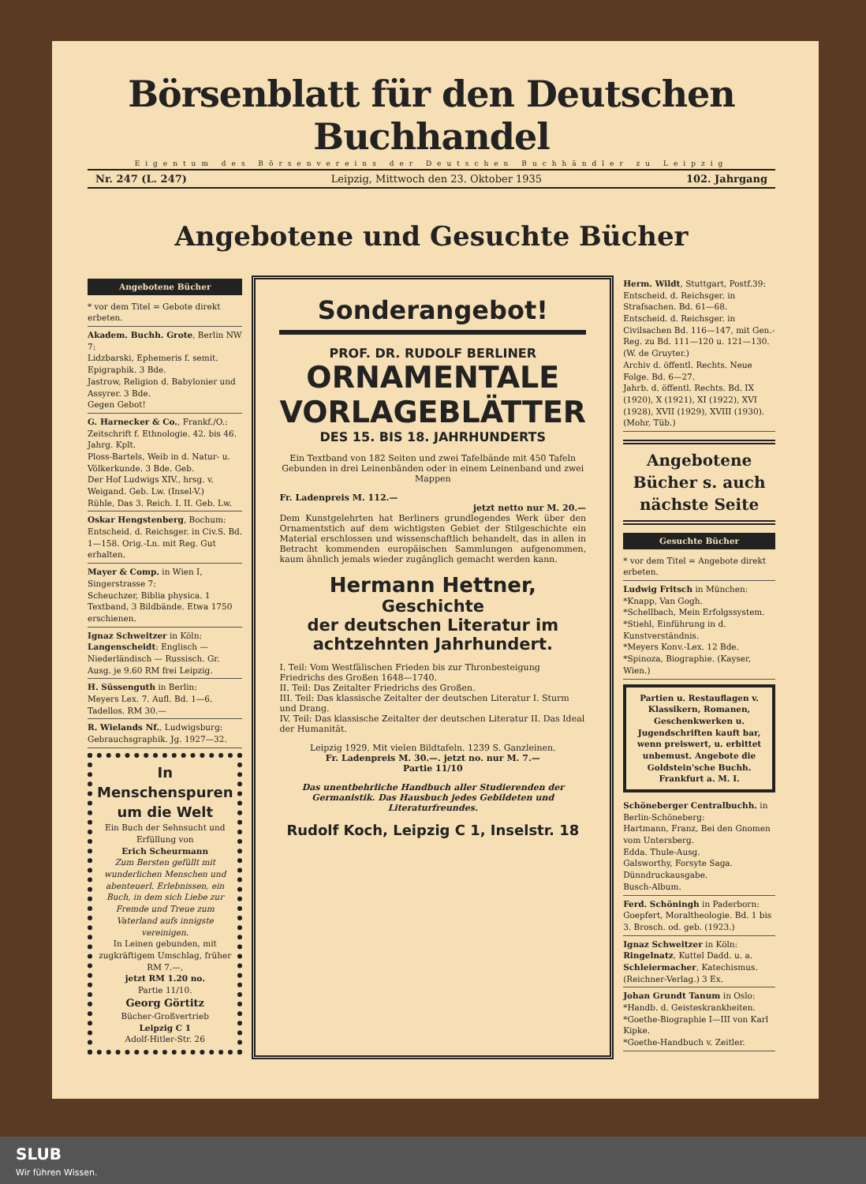Börsenblatt für den Deutschen Buchhandel
Eigentum des Börsenvereins der Deutschen Buchhändler zu Leipzig
Nr. 247 (L. 247) Leipzig, Mittwoch den 23. Oktober 1935 102. Jahrgang
Angebotene und Gesuchte Bücher
Angebotene Bücher
* vor dem Titel = Gebote direkt erbeten.
Akadem. Buchh. Grote, Berlin NW 7:
Lidzbarski, Ephemeris f. semit. Epigraphik. 3 Bde.
Jastrow, Religion d. Babylonier und Assyrer. 3 Bde.
Gegen Gebot!
G. Harnecker & Co., Frankf./O.:
Zeitschrift f. Ethnologie. 42. bis 46. Jahrg. Kplt.
Ploss-Bartels, Weib in d. Natur- u. Völkerkunde. 3 Bde. Geb.
Der Hof Ludwigs XIV., hrsg. v. Weigand. Geb. Lw. (Insel-V.)
Rühle, Das 3. Reich. I. II. Geb. Lw.
Oskar Hengstenberg, Bochum:
Entscheid. d. Reichsger. in Civ.S. Bd. 1—158. Orig.-Ln. mit Reg. Gut erhalten.
Mayer & Comp. in Wien I, Singerstrasse 7:
Scheuchzer, Biblia physica. 1 Textband, 3 Bildbände. Etwa 1750 erschienen.
Ignaz Schweitzer in Köln:
Langenscheidt: Englisch — Niederländisch — Russisch. Gr. Ausg. je 9.60 RM frei Leipzig.
H. Süssenguth in Berlin:
Meyers Lex. 7. Aufl. Bd. 1—6. Tadellos. RM 30.—
R. Wielands Nf., Ludwigsburg:
Gebrauchsgraphik. Jg. 1927—32.
In Menschenspuren um die Welt
Ein Buch der Sehnsucht und Erfüllung von
Erich Scheurmann
Zum Bersten gefüllt mit wunderlichen Menschen und abenteuerl. Erlebnissen, ein Buch, in dem sich Liebe zur Fremde und Treue zum Vaterland aufs innigste vereinigen.
In Leinen gebunden, mit zugkräftigem Umschlag, früher RM 7.—,
jetzt RM 1.20 no.
Partie 11/10.
Georg Görtitz
Bücher-Großvertrieb
Leipzig C 1
Adolf-Hitler-Str. 26
Sonderangebot!
PROF. DR. RUDOLF BERLINER
ORNAMENTALE
VORLAGEBLÄTTER
DES 15. BIS 18. JAHRHUNDERTS
Ein Textband von 182 Seiten und zwei Tafelbände mit 450 Tafeln
Gebunden in drei Leinenbänden oder in einem Leinenband und zwei Mappen
Fr. Ladenpreis M. 112.—
jetzt netto nur M. 20.—
Dem Kunstgelehrten hat Berliners grundlegendes Werk über den Ornamentstich auf dem wichtigsten Gebiet der Stilgeschichte ein Material erschlossen und wissenschaftlich behandelt, das in allen in Betracht kommenden europäischen Sammlungen aufgenommen, kaum ähnlich jemals wieder zugänglich gemacht werden kann.
Hermann Hettner,
Geschichte
der deutschen Literatur im achtzehnten Jahrhundert.
I. Teil: Vom Westfälischen Frieden bis zur Thronbesteigung Friedrichs des Großen 1648—1740.
II. Teil: Das Zeitalter Friedrichs des Großen.
III. Teil: Das klassische Zeitalter der deutschen Literatur I. Sturm und Drang.
IV. Teil: Das klassische Zeitalter der deutschen Literatur II. Das Ideal der Humanität.
Leipzig 1929. Mit vielen Bildtafeln. 1239 S. Ganzleinen.
Fr. Ladenpreis M. 30.—. jetzt no. nur M. 7.—
Partie 11/10
Das unentbehrliche Handbuch aller Studierenden der Germanistik. Das Hausbuch jedes Gebildeten und Literaturfreundes.
Rudolf Koch, Leipzig C 1, Inselstr. 18
Herm. Wildt, Stuttgart, Postf.39:
Entscheid. d. Reichsger. in Strafsachen. Bd. 61—68.
Entscheid. d. Reichsger. in Civilsachen Bd. 116—147, mit Gen.-Reg. zu Bd. 111—120 u. 121—130. (W. de Gruyter.)
Archiv d. öffentl. Rechts. Neue Folge. Bd. 6—27.
Jahrb. d. öffentl. Rechts. Bd. IX (1920), X (1921), XI (1922), XVI (1928), XVII (1929), XVIII (1930). (Mohr, Tüb.)
Angebotene Bücher s. auch nächste Seite
Gesuchte Bücher
* vor dem Titel = Angebote direkt erbeten.
Ludwig Fritsch in München:
*Knapp, Van Gogh.
*Schellbach, Mein Erfolgssystem.
*Stiehl, Einführung in d. Kunstverständnis.
*Meyers Konv.-Lex. 12 Bde.
*Spinoza, Biographie. (Kayser, Wien.)
Partien u. Restauflagen v. Klassikern, Romanen, Geschenkwerken u. Jugendschriften kauft bar, wenn preiswert, u. erbittet unbemust. Angebote die
Goldstein'sche Buchh.
Frankfurt a. M. I.
Schöneberger Centralbuchh. in Berlin-Schöneberg:
Hartmann, Franz, Bei den Gnomen vom Untersberg.
Edda. Thule-Ausg.
Galsworthy, Forsyte Saga. Dünndruckausgabe.
Busch-Album.
Ferd. Schöningh in Paderborn:
Goepfert, Moraltheologie. Bd. 1 bis 3. Brosch. od. geb. (1923.)
Ignaz Schweitzer in Köln:
Ringelnatz, Kuttel Dadd. u. a.
Schleiermacher, Katechismus. (Reichner-Verlag.) 3 Ex.
Johan Grundt Tanum in Oslo:
*Handb. d. Geisteskrankheiten.
*Goethe-Biographie I—III von Karl Kipke.
*Goethe-Handbuch v. Zeitler.
SLUB
Wir führen Wissen.